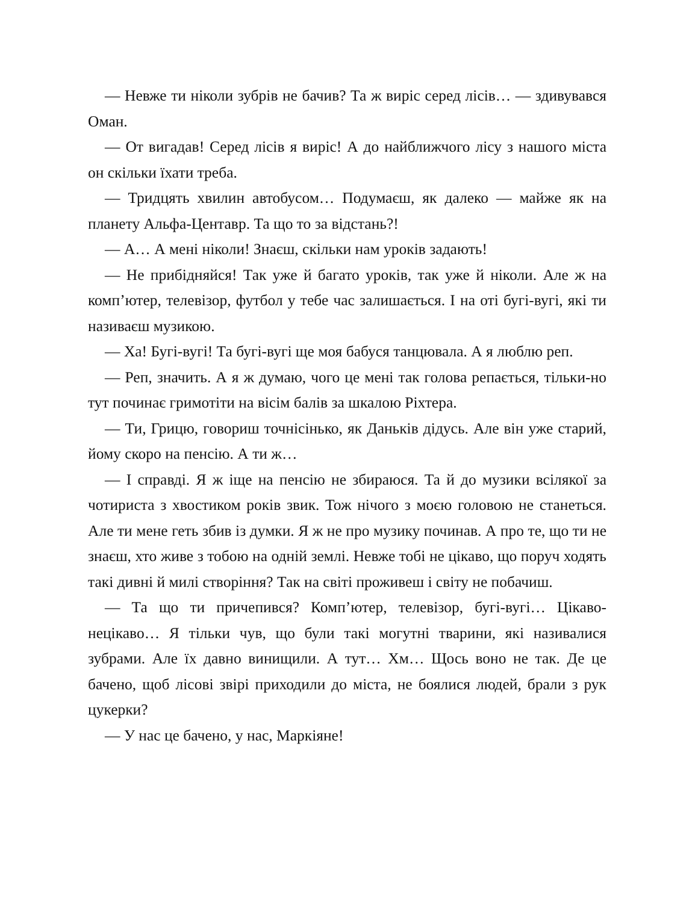— Невже ти ніколи зубрів не бачив? Та ж виріс серед лісів… — здивувався Оман.
— От вигадав! Серед лісів я виріс! А до найближчого лісу з нашого міста он скільки їхати треба.
— Тридцять хвилин автобусом… Подумаєш, як далеко — майже як на планету Альфа-Центавр. Та що то за відстань?!
— А… А мені ніколи! Знаєш, скільки нам уроків задають!
— Не прибідняйся! Так уже й багато уроків, так уже й ніколи. Але ж на комп’ютер, телевізор, футбол у тебе час залишається. І на оті бугі-вугі, які ти називаєш музикою.
— Ха! Бугі-вугі! Та бугі-вугі ще моя бабуся танцювала. А я люблю реп.
— Реп, значить. А я ж думаю, чого це мені так голова репається, тільки-но тут починає гримотіти на вісім балів за шкалою Ріхтера.
— Ти, Грицю, говориш точнісінько, як Даньків дідусь. Але він уже старий, йому скоро на пенсію. А ти ж…
— І справді. Я ж іще на пенсію не збираюся. Та й до музики всілякої за чотириста з хвостиком років звик. Тож нічого з моєю головою не станеться. Але ти мене геть збив із думки. Я ж не про музику починав. А про те, що ти не знаєш, хто живе з тобою на одній землі. Невже тобі не цікаво, що поруч ходять такі дивні й милі створіння? Так на світі проживеш і світу не побачиш.
— Та що ти причепився? Комп’ютер, телевізор, бугі-вугі… Цікаво-нецікаво… Я тільки чув, що були такі могутні тварини, які називалися зубрами. Але їх давно винищили. А тут… Хм… Щось воно не так. Де це бачено, щоб лісові звірі приходили до міста, не боялися людей, брали з рук цукерки?
— У нас це бачено, у нас, Маркіяне!